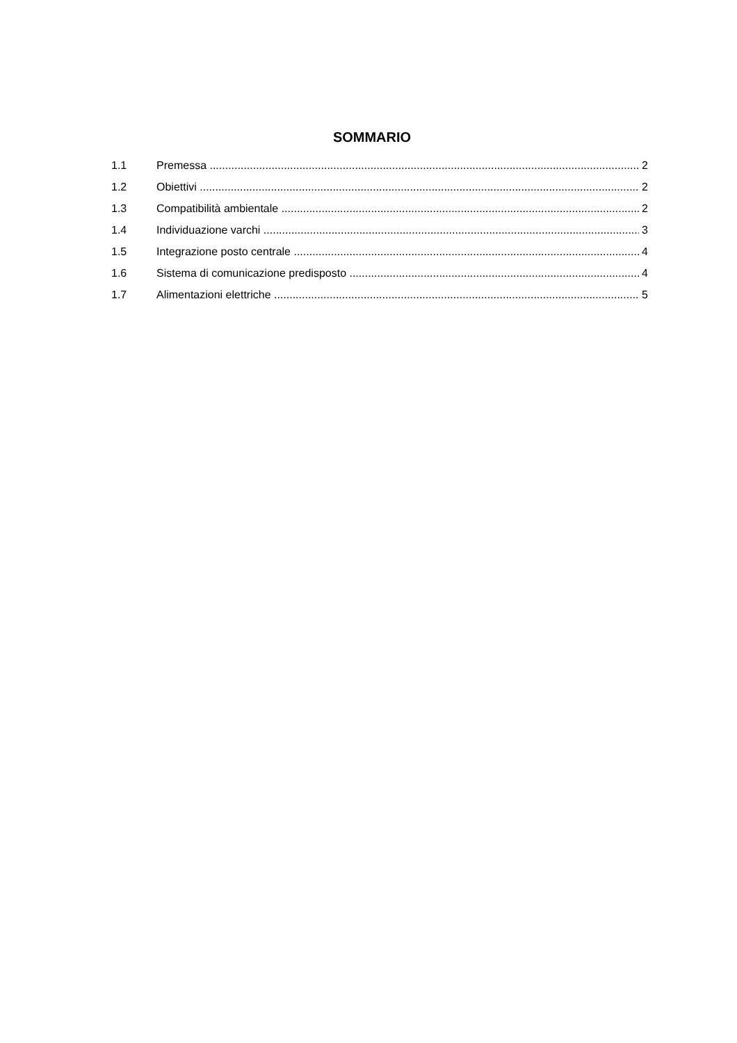SOMMARIO
1.1 Premessa 2
1.2 Obiettivi 2
1.3 Compatibilità ambientale 2
1.4 Individuazione varchi 3
1.5 Integrazione posto centrale 4
1.6 Sistema di comunicazione predisposto 4
1.7 Alimentazioni elettriche 5